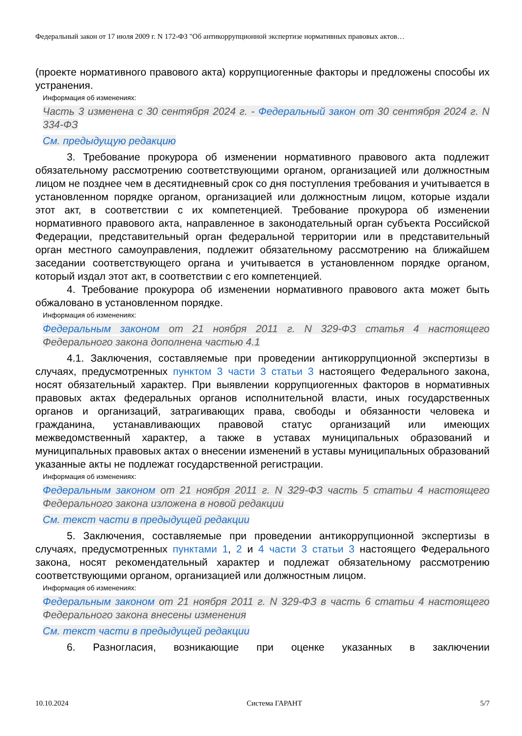Федеральный закон от 17 июля 2009 г. N 172-ФЗ "Об антикоррупционной экспертизе нормативных правовых актов…
(проекте нормативного правового акта) коррупциогенные факторы и предложены способы их устранения.
Информация об изменениях:
Часть 3 изменена с 30 сентября 2024 г. - Федеральный закон от 30 сентября 2024 г. N 334-ФЗ
См. предыдущую редакцию
3. Требование прокурора об изменении нормативного правового акта подлежит обязательному рассмотрению соответствующими органом, организацией или должностным лицом не позднее чем в десятидневный срок со дня поступления требования и учитывается в установленном порядке органом, организацией или должностным лицом, которые издали этот акт, в соответствии с их компетенцией. Требование прокурора об изменении нормативного правового акта, направленное в законодательный орган субъекта Российской Федерации, представительный орган федеральной территории или в представительный орган местного самоуправления, подлежит обязательному рассмотрению на ближайшем заседании соответствующего органа и учитывается в установленном порядке органом, который издал этот акт, в соответствии с его компетенцией.
4. Требование прокурора об изменении нормативного правового акта может быть обжаловано в установленном порядке.
Информация об изменениях:
Федеральным законом от 21 ноября 2011 г. N 329-ФЗ статья 4 настоящего Федерального закона дополнена частью 4.1
4.1. Заключения, составляемые при проведении антикоррупционной экспертизы в случаях, предусмотренных пунктом 3 части 3 статьи 3 настоящего Федерального закона, носят обязательный характер. При выявлении коррупциогенных факторов в нормативных правовых актах федеральных органов исполнительной власти, иных государственных органов и организаций, затрагивающих права, свободы и обязанности человека и гражданина, устанавливающих правовой статус организаций или имеющих межведомственный характер, а также в уставах муниципальных образований и муниципальных правовых актах о внесении изменений в уставы муниципальных образований указанные акты не подлежат государственной регистрации.
Информация об изменениях:
Федеральным законом от 21 ноября 2011 г. N 329-ФЗ часть 5 статьи 4 настоящего Федерального закона изложена в новой редакции
См. текст части в предыдущей редакции
5. Заключения, составляемые при проведении антикоррупционной экспертизы в случаях, предусмотренных пунктами 1, 2 и 4 части 3 статьи 3 настоящего Федерального закона, носят рекомендательный характер и подлежат обязательному рассмотрению соответствующими органом, организацией или должностным лицом.
Информация об изменениях:
Федеральным законом от 21 ноября 2011 г. N 329-ФЗ в часть 6 статьи 4 настоящего Федерального закона внесены изменения
См. текст части в предыдущей редакции
6. Разногласия, возникающие при оценке указанных в заключении
10.10.2024 Система ГАРАНТ 5/7